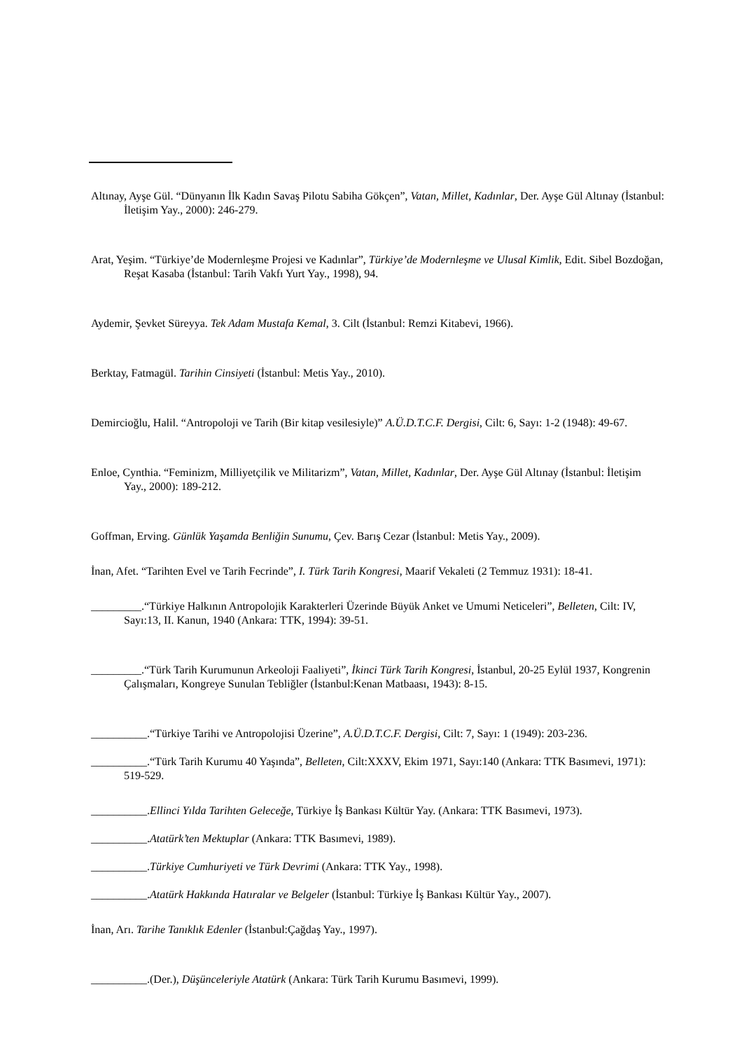Altınay, Ayşe Gül. “Dünyanın İlk Kadın Savaş Pilotu Sabiha Gökçen”, Vatan, Millet, Kadınlar, Der. Ayşe Gül Altınay (İstanbul: İletişim Yay., 2000): 246-279.
Arat, Yeşim. “Türkiye’de Modernleşme Projesi ve Kadınlar”, Türkiye’de Modernleşme ve Ulusal Kimlik, Edit. Sibel Bozdoğan, Reşat Kasaba (İstanbul: Tarih Vakfı Yurt Yay., 1998), 94.
Aydemir, Şevket Süreyya. Tek Adam Mustafa Kemal, 3. Cilt (İstanbul: Remzi Kitabevi, 1966).
Berktay, Fatmagül. Tarihin Cinsiyeti (İstanbul: Metis Yay., 2010).
Demircioğlu, Halil. “Antropoloji ve Tarih (Bir kitap vesilesiyle)” A.Ü.D.T.C.F. Dergisi, Cilt: 6, Sayı: 1-2 (1948): 49-67.
Enloe, Cynthia. “Feminizm, Milliyetçilik ve Militarizm”, Vatan, Millet, Kadınlar, Der. Ayşe Gül Altınay (İstanbul: İletişim Yay., 2000): 189-212.
Goffman, Erving. Günlük Yaşamda Benliğin Sunumu, Çev. Barış Cezar (İstanbul: Metis Yay., 2009).
İnan, Afet. “Tarihten Evel ve Tarih Fecrinde”, I. Türk Tarih Kongresi, Maarif Vekaleti (2 Temmuz 1931): 18-41.
_________.“Türkiye Halkının Antropolojik Karakterleri Üzerinde Büyük Anket ve Umumi Neticeleri”, Belleten, Cilt: IV, Sayı:13, II. Kanun, 1940 (Ankara: TTK, 1994): 39-51.
_________.“Türk Tarih Kurumunun Arkeoloji Faaliyeti”, İkinci Türk Tarih Kongresi, İstanbul, 20-25 Eylül 1937, Kongrenin Çalışmaları, Kongreye Sunulan Tebliğler (İstanbul:Kenan Matbaası, 1943): 8-15.
__________.“Türkiye Tarihi ve Antropolojisi Üzerine”, A.Ü.D.T.C.F. Dergisi, Cilt: 7, Sayı: 1 (1949): 203-236.
__________.“Türk Tarih Kurumu 40 Yaşında”, Belleten, Cilt:XXXV, Ekim 1971, Sayı:140 (Ankara: TTK Basımevi, 1971): 519-529.
__________.Ellinci Yılda Tarihten Geleceğe, Türkiye İş Bankası Kültür Yay. (Ankara: TTK Basımevi, 1973).
__________.Atatürk’ten Mektuplar (Ankara: TTK Basımevi, 1989).
__________.Türkiye Cumhuriyeti ve Türk Devrimi (Ankara: TTK Yay., 1998).
__________.Atatürk Hakkında Hatıralar ve Belgeler (İstanbul: Türkiye İş Bankası Kültür Yay., 2007).
İnan, Arı. Tarihe Tanıklık Edenler (İstanbul:Çağdaş Yay., 1997).
__________.(Der.), Düşünceleriyle Atatürk (Ankara: Türk Tarih Kurumu Basımevi, 1999).